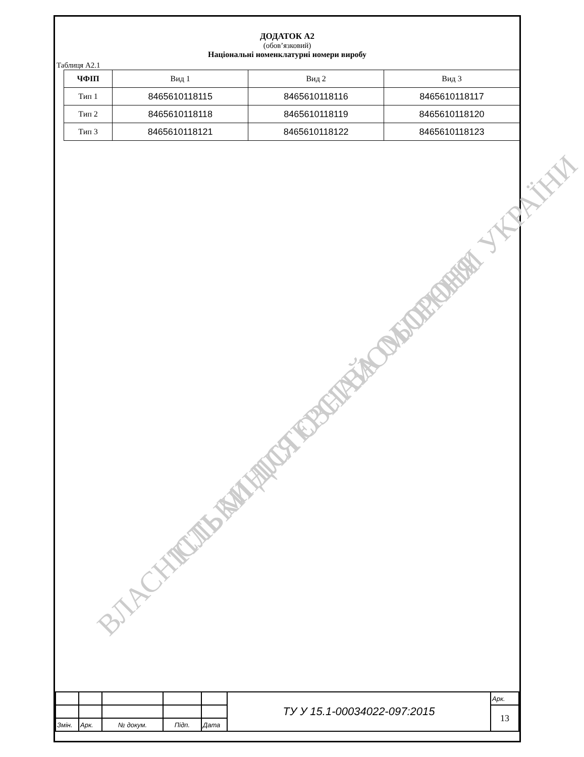ВЛАСНІСТЬ МІНІСТЕРСТВА ОБОРОНИ УКРАЇНИ ТІЛЬКИ ДЛЯ ОЗНАЙОМЛЕННЯ
ДОДАТОК А2
(обов’язковий)
Національні номенклатурні номери виробу
Таблиця А2.1
| ЧФІП | Вид 1 | Вид 2 | Вид 3 |
| Тип 1 | 8465610118115 | 8465610118116 | 8465610118117 |
| Тип 2 | 8465610118118 | 8465610118119 | 8465610118120 |
| Тип 3 | 8465610118121 | 8465610118122 | 8465610118123 |
| | | | | | ТУ У 15.1-00034022-097:2015 | Арк. |
| | | | | | | 13 |
| Змін. | Арк. | № докум. | Підп. | Дата | | |